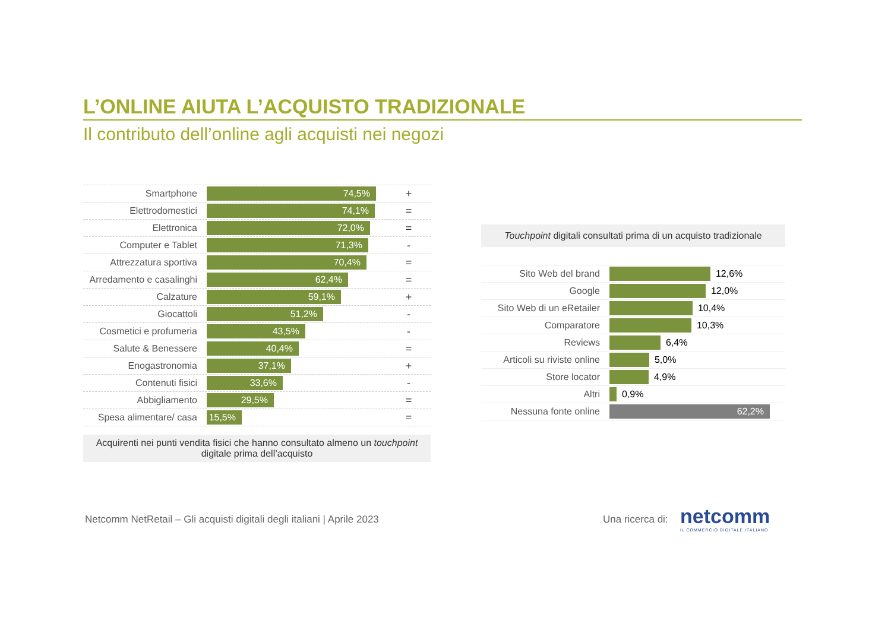L’ONLINE AIUTA L’ACQUISTO TRADIZIONALE
Il contributo dell’online agli acquisti nei negozi
Smartphone
74,5%
+
Elettrodomestici
74,1%
=
Elettronica
72,0%
=
Computer e Tablet
71,3%
-
Attrezzatura sportiva
70,4%
=
Arredamento e casalinghi
62,4%
=
Calzature
59,1%
+
Giocattoli
51,2%
-
Cosmetici e profumeria
43,5%
-
Salute & Benessere
40,4%
=
Enogastronomia
37,1%
+
Contenuti fisici
33,6%
-
Abbigliamento
29,5%
=
Spesa alimentare/ casa
15,5%
=
Acquirenti nei punti vendita fisici che hanno consultato almeno un touchpoint
digitale prima dell’acquisto
Touchpoint digitali consultati prima di un acquisto tradizionale
Sito Web del brand
12,6%
Google
12,0%
Sito Web di un eRetailer
10,4%
Comparatore
10,3%
Reviews
6,4%
Articoli su riviste online
5,0%
Store locator
4,9%
Altri
0,9%
Nessuna fonte online
62,2%
Netcomm NetRetail – Gli acquisti digitali degli italiani | Aprile 2023
Una ricerca di:
netcomm
IL COMMERCIO DIGITALE ITALIANO